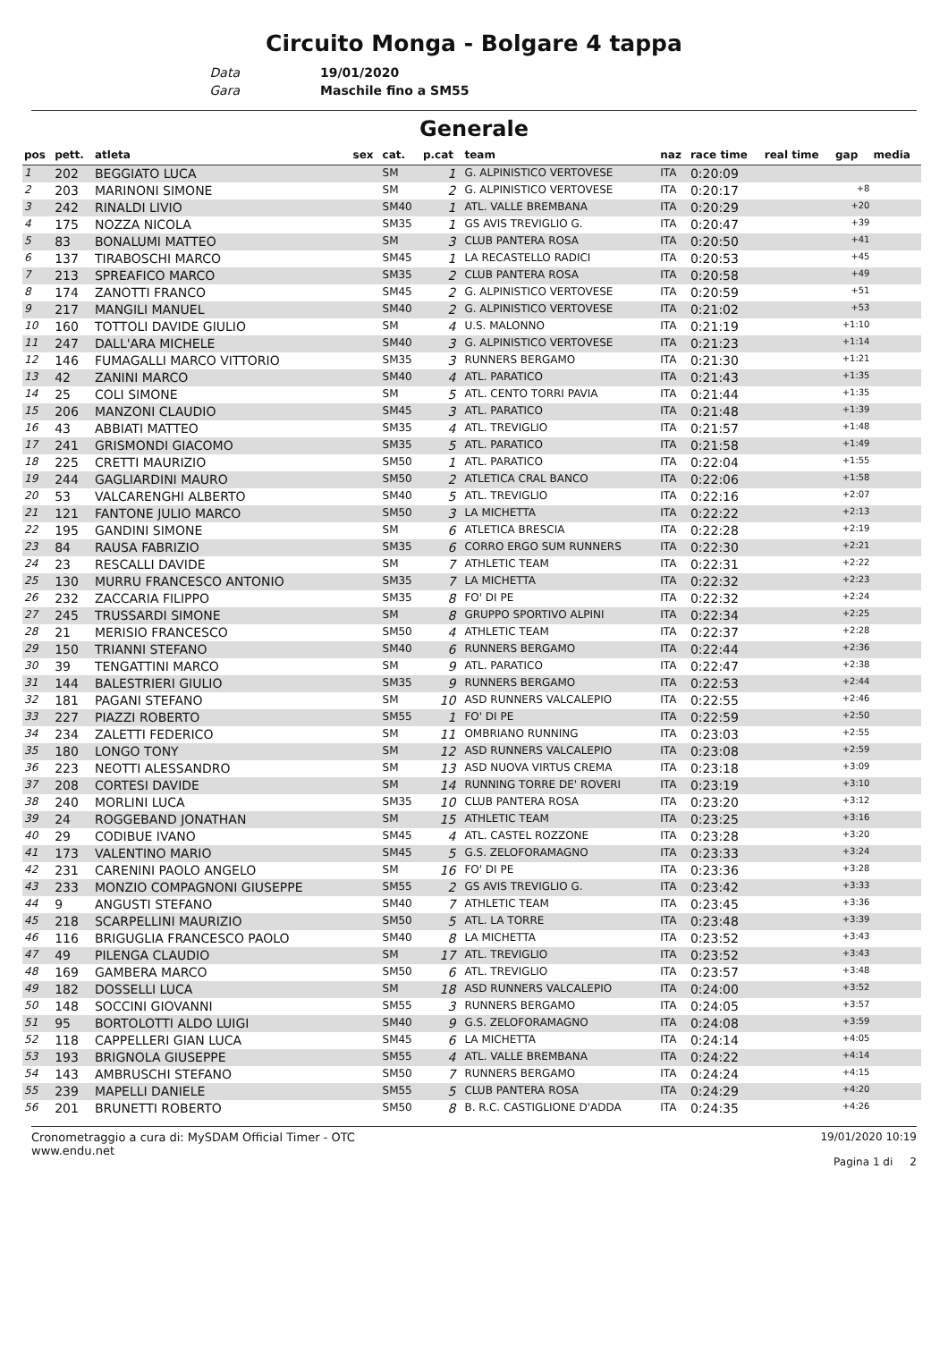Circuito Monga - Bolgare 4 tappa
Data 19/01/2020 Gara Maschile fino a SM55
Generale
| pos | pett. | atleta | sex | cat. | p.cat | team | naz | race time | real time | gap | media |
| --- | --- | --- | --- | --- | --- | --- | --- | --- | --- | --- | --- |
| 1 | 202 | BEGGIATO LUCA | | SM | 1 | G. ALPINISTICO VERTOVESE | ITA | 0:20:09 | | | |
| 2 | 203 | MARINONI SIMONE | | SM | 2 | G. ALPINISTICO VERTOVESE | ITA | 0:20:17 | | +8 | |
| 3 | 242 | RINALDI LIVIO | | SM40 | 1 | ATL. VALLE BREMBANA | ITA | 0:20:29 | | +20 | |
| 4 | 175 | NOZZA NICOLA | | SM35 | 1 | GS AVIS TREVIGLIO G. | ITA | 0:20:47 | | +39 | |
| 5 | 83 | BONALUMI MATTEO | | SM | 3 | CLUB PANTERA ROSA | ITA | 0:20:50 | | +41 | |
| 6 | 137 | TIRABOSCHI MARCO | | SM45 | 1 | LA RECASTELLO RADICI | ITA | 0:20:53 | | +45 | |
| 7 | 213 | SPREAFICO MARCO | | SM35 | 2 | CLUB PANTERA ROSA | ITA | 0:20:58 | | +49 | |
| 8 | 174 | ZANOTTI FRANCO | | SM45 | 2 | G. ALPINISTICO VERTOVESE | ITA | 0:20:59 | | +51 | |
| 9 | 217 | MANGILI MANUEL | | SM40 | 2 | G. ALPINISTICO VERTOVESE | ITA | 0:21:02 | | +53 | |
| 10 | 160 | TOTTOLI DAVIDE GIULIO | | SM | 4 | U.S. MALONNO | ITA | 0:21:19 | | +1:10 | |
| 11 | 247 | DALL'ARA MICHELE | | SM40 | 3 | G. ALPINISTICO VERTOVESE | ITA | 0:21:23 | | +1:14 | |
| 12 | 146 | FUMAGALLI MARCO VITTORIO | | SM35 | 3 | RUNNERS BERGAMO | ITA | 0:21:30 | | +1:21 | |
| 13 | 42 | ZANINI MARCO | | SM40 | 4 | ATL. PARATICO | ITA | 0:21:43 | | +1:35 | |
| 14 | 25 | COLI SIMONE | | SM | 5 | ATL. CENTO TORRI PAVIA | ITA | 0:21:44 | | +1:35 | |
| 15 | 206 | MANZONI CLAUDIO | | SM45 | 3 | ATL. PARATICO | ITA | 0:21:48 | | +1:39 | |
| 16 | 43 | ABBIATI MATTEO | | SM35 | 4 | ATL. TREVIGLIO | ITA | 0:21:57 | | +1:48 | |
| 17 | 241 | GRISMONDI GIACOMO | | SM35 | 5 | ATL. PARATICO | ITA | 0:21:58 | | +1:49 | |
| 18 | 225 | CRETTI MAURIZIO | | SM50 | 1 | ATL. PARATICO | ITA | 0:22:04 | | +1:55 | |
| 19 | 244 | GAGLIARDINI MAURO | | SM50 | 2 | ATLETICA CRAL BANCO | ITA | 0:22:06 | | +1:58 | |
| 20 | 53 | VALCARENGHI ALBERTO | | SM40 | 5 | ATL. TREVIGLIO | ITA | 0:22:16 | | +2:07 | |
| 21 | 121 | FANTONE JULIO MARCO | | SM50 | 3 | LA MICHETTA | ITA | 0:22:22 | | +2:13 | |
| 22 | 195 | GANDINI SIMONE | | SM | 6 | ATLETICA BRESCIA | ITA | 0:22:28 | | +2:19 | |
| 23 | 84 | RAUSA FABRIZIO | | SM35 | 6 | CORRO ERGO SUM RUNNERS | ITA | 0:22:30 | | +2:21 | |
| 24 | 23 | RESCALLI DAVIDE | | SM | 7 | ATHLETIC TEAM | ITA | 0:22:31 | | +2:22 | |
| 25 | 130 | MURRU FRANCESCO ANTONIO | | SM35 | 7 | LA MICHETTA | ITA | 0:22:32 | | +2:23 | |
| 26 | 232 | ZACCARIA FILIPPO | | SM35 | 8 | FO' DI PE | ITA | 0:22:32 | | +2:24 | |
| 27 | 245 | TRUSSARDI SIMONE | | SM | 8 | GRUPPO SPORTIVO ALPINI | ITA | 0:22:34 | | +2:25 | |
| 28 | 21 | MERISIO FRANCESCO | | SM50 | 4 | ATHLETIC TEAM | ITA | 0:22:37 | | +2:28 | |
| 29 | 150 | TRIANNI STEFANO | | SM40 | 6 | RUNNERS BERGAMO | ITA | 0:22:44 | | +2:36 | |
| 30 | 39 | TENGATTINI MARCO | | SM | 9 | ATL. PARATICO | ITA | 0:22:47 | | +2:38 | |
| 31 | 144 | BALESTRIERI GIULIO | | SM35 | 9 | RUNNERS BERGAMO | ITA | 0:22:53 | | +2:44 | |
| 32 | 181 | PAGANI STEFANO | | SM | 10 | ASD RUNNERS VALCALEPIO | ITA | 0:22:55 | | +2:46 | |
| 33 | 227 | PIAZZI ROBERTO | | SM55 | 1 | FO' DI PE | ITA | 0:22:59 | | +2:50 | |
| 34 | 234 | ZALETTI FEDERICO | | SM | 11 | OMBRIANO RUNNING | ITA | 0:23:03 | | +2:55 | |
| 35 | 180 | LONGO TONY | | SM | 12 | ASD RUNNERS VALCALEPIO | ITA | 0:23:08 | | +2:59 | |
| 36 | 223 | NEOTTI ALESSANDRO | | SM | 13 | ASD NUOVA VIRTUS CREMA | ITA | 0:23:18 | | +3:09 | |
| 37 | 208 | CORTESI DAVIDE | | SM | 14 | RUNNING TORRE DE' ROVERI | ITA | 0:23:19 | | +3:10 | |
| 38 | 240 | MORLINI LUCA | | SM35 | 10 | CLUB PANTERA ROSA | ITA | 0:23:20 | | +3:12 | |
| 39 | 24 | ROGGEBAND JONATHAN | | SM | 15 | ATHLETIC TEAM | ITA | 0:23:25 | | +3:16 | |
| 40 | 29 | CODIBUE IVANO | | SM45 | 4 | ATL. CASTEL ROZZONE | ITA | 0:23:28 | | +3:20 | |
| 41 | 173 | VALENTINO MARIO | | SM45 | 5 | G.S. ZELOFORAMAGNO | ITA | 0:23:33 | | +3:24 | |
| 42 | 231 | CARENINI PAOLO ANGELO | | SM | 16 | FO' DI PE | ITA | 0:23:36 | | +3:28 | |
| 43 | 233 | MONZIO COMPAGNONI GIUSEPPE | | SM55 | 2 | GS AVIS TREVIGLIO G. | ITA | 0:23:42 | | +3:33 | |
| 44 | 9 | ANGUSTI STEFANO | | SM40 | 7 | ATHLETIC TEAM | ITA | 0:23:45 | | +3:36 | |
| 45 | 218 | SCARPELLINI MAURIZIO | | SM50 | 5 | ATL. LA TORRE | ITA | 0:23:48 | | +3:39 | |
| 46 | 116 | BRIGUGLIA FRANCESCO PAOLO | | SM40 | 8 | LA MICHETTA | ITA | 0:23:52 | | +3:43 | |
| 47 | 49 | PILENGA CLAUDIO | | SM | 17 | ATL. TREVIGLIO | ITA | 0:23:52 | | +3:43 | |
| 48 | 169 | GAMBERA MARCO | | SM50 | 6 | ATL. TREVIGLIO | ITA | 0:23:57 | | +3:48 | |
| 49 | 182 | DOSSELLI LUCA | | SM | 18 | ASD RUNNERS VALCALEPIO | ITA | 0:24:00 | | +3:52 | |
| 50 | 148 | SOCCINI GIOVANNI | | SM55 | 3 | RUNNERS BERGAMO | ITA | 0:24:05 | | +3:57 | |
| 51 | 95 | BORTOLOTTI ALDO LUIGI | | SM40 | 9 | G.S. ZELOFORAMAGNO | ITA | 0:24:08 | | +3:59 | |
| 52 | 118 | CAPPELLERI GIAN LUCA | | SM45 | 6 | LA MICHETTA | ITA | 0:24:14 | | +4:05 | |
| 53 | 193 | BRIGNOLA GIUSEPPE | | SM55 | 4 | ATL. VALLE BREMBANA | ITA | 0:24:22 | | +4:14 | |
| 54 | 143 | AMBRUSCHI STEFANO | | SM50 | 7 | RUNNERS BERGAMO | ITA | 0:24:24 | | +4:15 | |
| 55 | 239 | MAPELLI DANIELE | | SM55 | 5 | CLUB PANTERA ROSA | ITA | 0:24:29 | | +4:20 | |
| 56 | 201 | BRUNETTI ROBERTO | | SM50 | 8 | B. R.C. CASTIGLIONE D'ADDA | ITA | 0:24:35 | | +4:26 | |
Cronometraggio a cura di: MySDAM Official Timer - OTC
www.endu.net
19/01/2020 10:19
Pagina 1 di 2